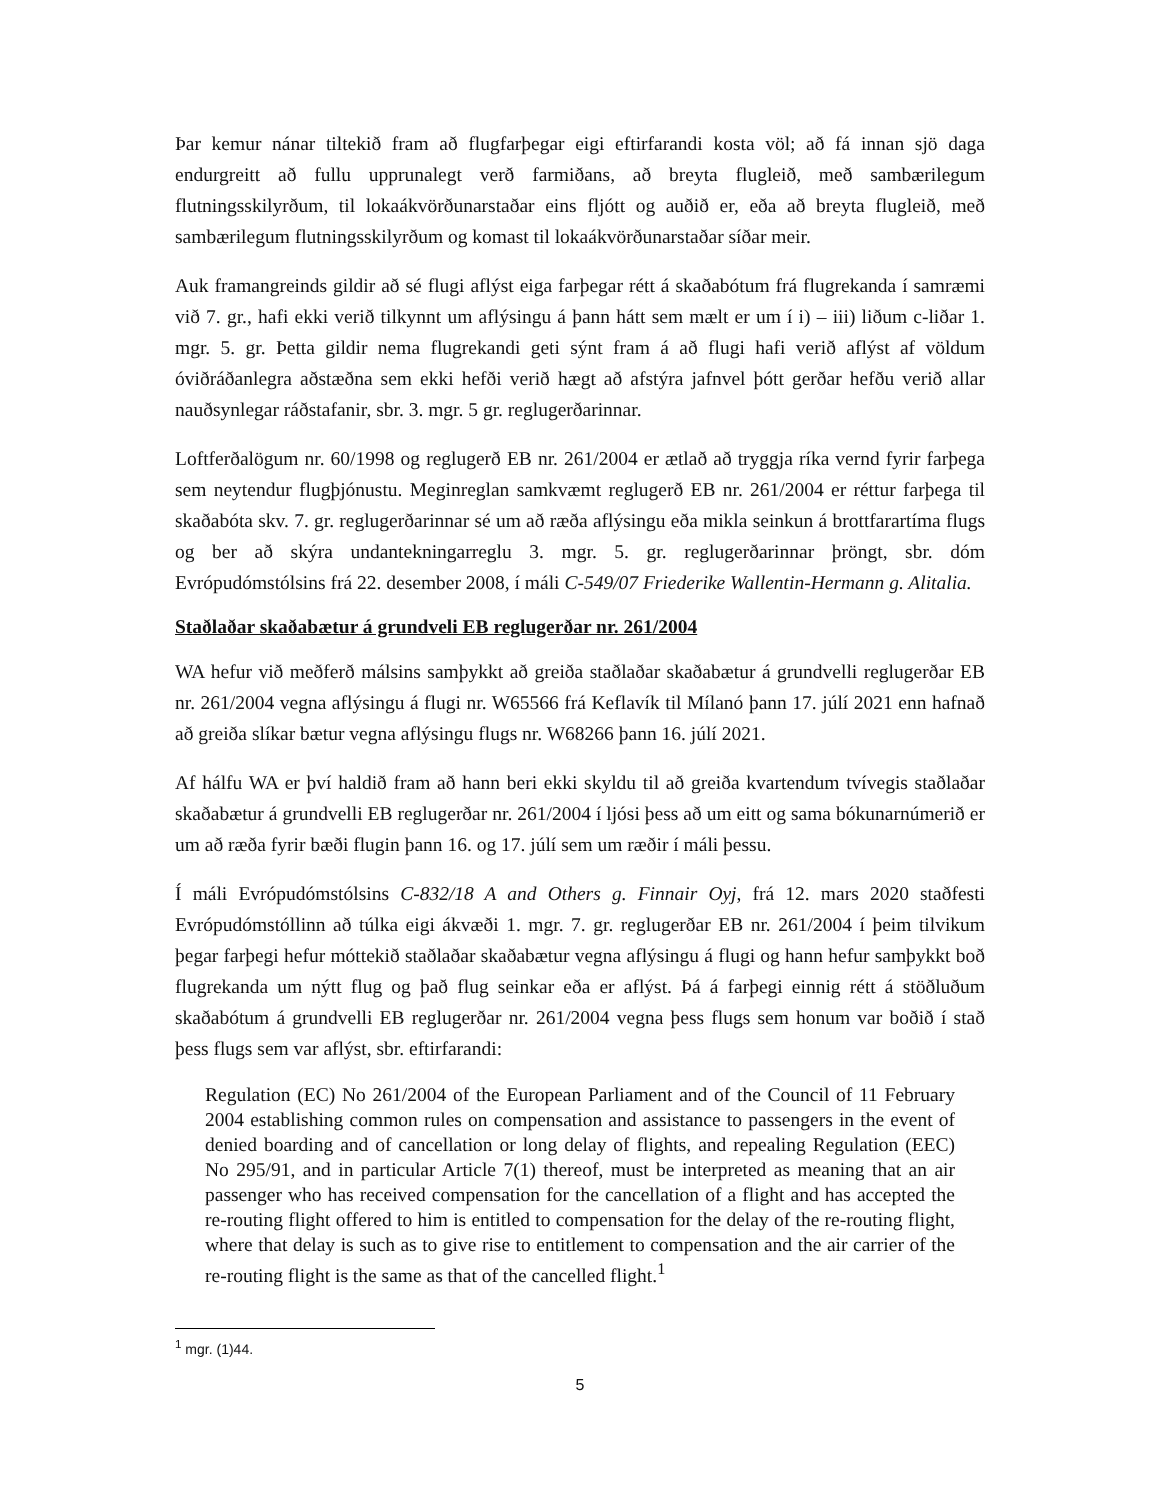Þar kemur nánar tiltekið fram að flugfarþegar eigi eftirfarandi kosta völ; að fá innan sjö daga endurgreitt að fullu upprunalegt verð farmiðans, að breyta flugleið, með sambærilegum flutningsskilyrðum, til lokaákvörðunarstaðar eins fljótt og auðið er, eða að breyta flugleið, með sambærilegum flutningsskilyrðum og komast til lokaákvörðunarstaðar síðar meir.
Auk framangreinds gildir að sé flugi aflýst eiga farþegar rétt á skaðabótum frá flugrekanda í samræmi við 7. gr., hafi ekki verið tilkynnt um aflýsingu á þann hátt sem mælt er um í i) – iii) liðum c-liðar 1. mgr. 5. gr. Þetta gildir nema flugrekandi geti sýnt fram á að flugi hafi verið aflýst af völdum óviðráðanlegra aðstæðna sem ekki hefði verið hægt að afstýra jafnvel þótt gerðar hefðu verið allar nauðsynlegar ráðstafanir, sbr. 3. mgr. 5 gr. reglugerðarinnar.
Loftferðalögum nr. 60/1998 og reglugerð EB nr. 261/2004 er ætlað að tryggja ríka vernd fyrir farþega sem neytendur flugþjónustu. Meginreglan samkvæmt reglugerð EB nr. 261/2004 er réttur farþega til skaðabóta skv. 7. gr. reglugerðarinnar sé um að ræða aflýsingu eða mikla seinkun á brottfarartíma flugs og ber að skýra undantekningarreglu 3. mgr. 5. gr. reglugerðarinnar þröngt, sbr. dóm Evrópudómstólsins frá 22. desember 2008, í máli C-549/07 Friederike Wallentin-Hermann g. Alitalia.
Staðlaðar skaðabætur á grundveli EB reglugerðar nr. 261/2004
WA hefur við meðferð málsins samþykkt að greiða staðlaðar skaðabætur á grundvelli reglugerðar EB nr. 261/2004 vegna aflýsingu á flugi nr. W65566 frá Keflavík til Mílanó þann 17. júlí 2021 enn hafnað að greiða slíkar bætur vegna aflýsingu flugs nr. W68266 þann 16. júlí 2021.
Af hálfu WA er því haldið fram að hann beri ekki skyldu til að greiða kvartendum tvívegis staðlaðar skaðabætur á grundvelli EB reglugerðar nr. 261/2004 í ljósi þess að um eitt og sama bókunarnúmerið er um að ræða fyrir bæði flugin þann 16. og 17. júlí sem um ræðir í máli þessu.
Í máli Evrópudómstólsins C-832/18 A and Others g. Finnair Oyj, frá 12. mars 2020 staðfesti Evrópudómstóllinn að túlka eigi ákvæði 1. mgr. 7. gr. reglugerðar EB nr. 261/2004 í þeim tilvikum þegar farþegi hefur móttekið staðlaðar skaðabætur vegna aflýsingu á flugi og hann hefur samþykkt boð flugrekanda um nýtt flug og það flug seinkar eða er aflýst. Þá á farþegi einnig rétt á stöðluðum skaðabótum á grundvelli EB reglugerðar nr. 261/2004 vegna þess flugs sem honum var boðið í stað þess flugs sem var aflýst, sbr. eftirfarandi:
Regulation (EC) No 261/2004 of the European Parliament and of the Council of 11 February 2004 establishing common rules on compensation and assistance to passengers in the event of denied boarding and of cancellation or long delay of flights, and repealing Regulation (EEC) No 295/91, and in particular Article 7(1) thereof, must be interpreted as meaning that an air passenger who has received compensation for the cancellation of a flight and has accepted the re-routing flight offered to him is entitled to compensation for the delay of the re-routing flight, where that delay is such as to give rise to entitlement to compensation and the air carrier of the re-routing flight is the same as that of the cancelled flight.<sup>1</sup>
<sup>1</sup> mgr. (1)44.
5